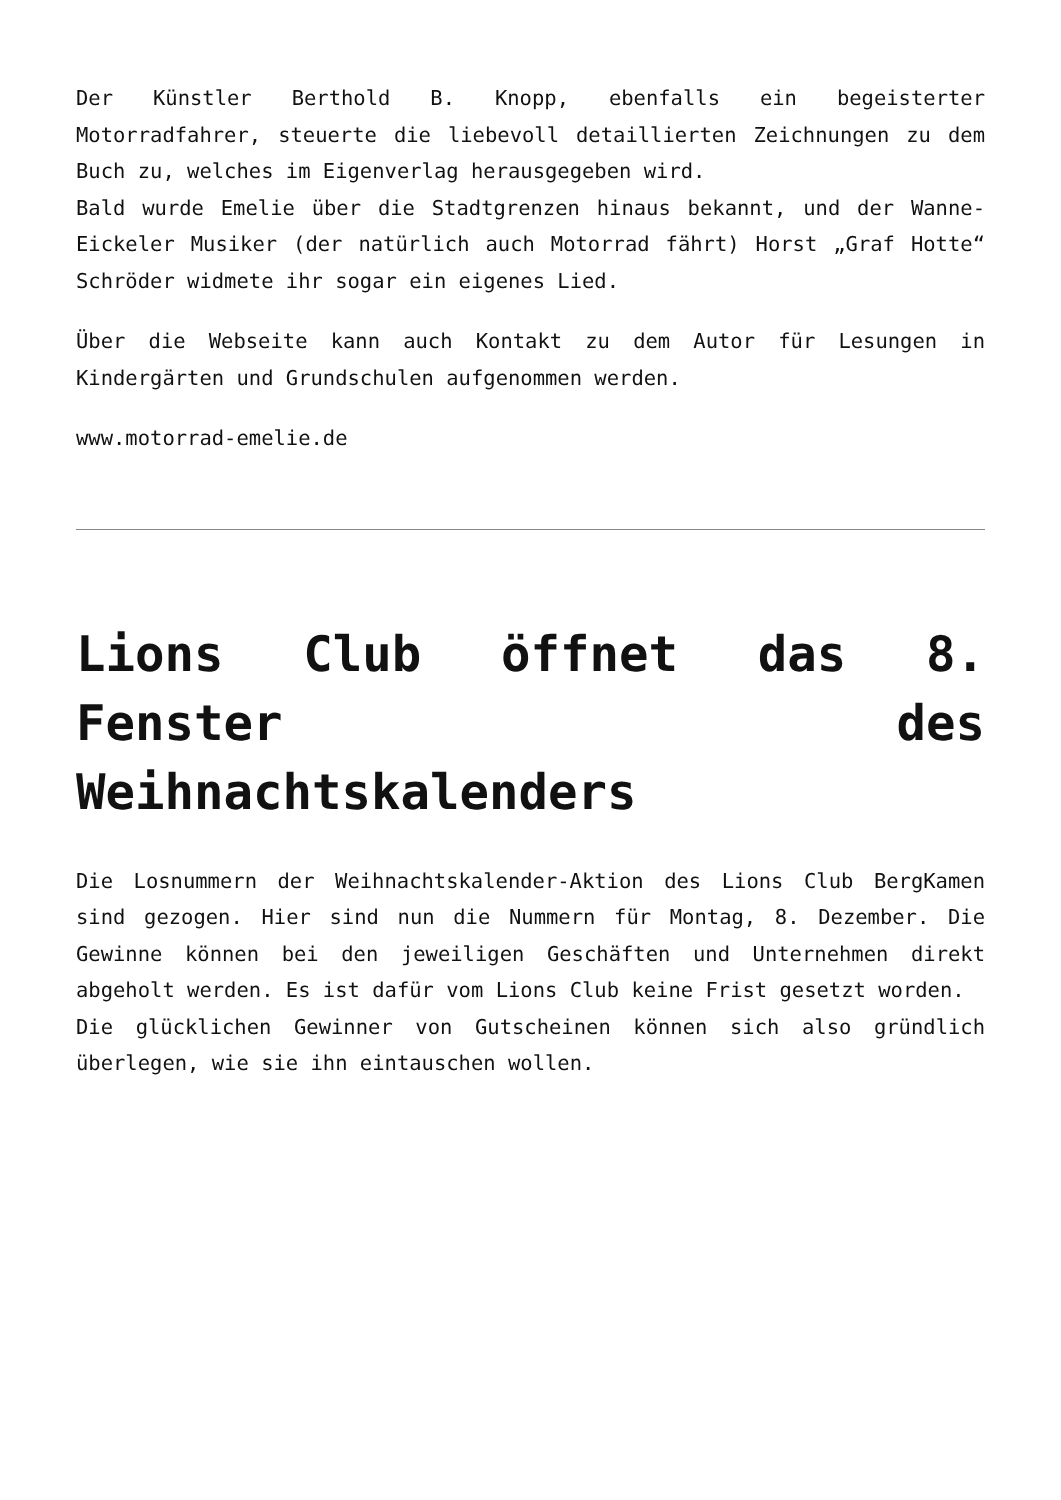Der Künstler Berthold B. Knopp, ebenfalls ein begeisterter Motorradfahrer, steuerte die liebevoll detaillierten Zeichnungen zu dem Buch zu, welches im Eigenverlag herausgegeben wird.
Bald wurde Emelie über die Stadtgrenzen hinaus bekannt, und der Wanne-Eickeler Musiker (der natürlich auch Motorrad fährt) Horst „Graf Hotte“ Schröder widmete ihr sogar ein eigenes Lied.
Über die Webseite kann auch Kontakt zu dem Autor für Lesungen in Kindergärten und Grundschulen aufgenommen werden.
www.motorrad-emelie.de
Lions Club öffnet das 8. Fenster des Weihnachtskalenders
Die Losnummern der Weihnachtskalender-Aktion des Lions Club BergKamen sind gezogen. Hier sind nun die Nummern für Montag, 8. Dezember. Die Gewinne können bei den jeweiligen Geschäften und Unternehmen direkt abgeholt werden. Es ist dafür vom Lions Club keine Frist gesetzt worden.
Die glücklichen Gewinner von Gutscheinen können sich also gründlich überlegen, wie sie ihn eintauschen wollen.